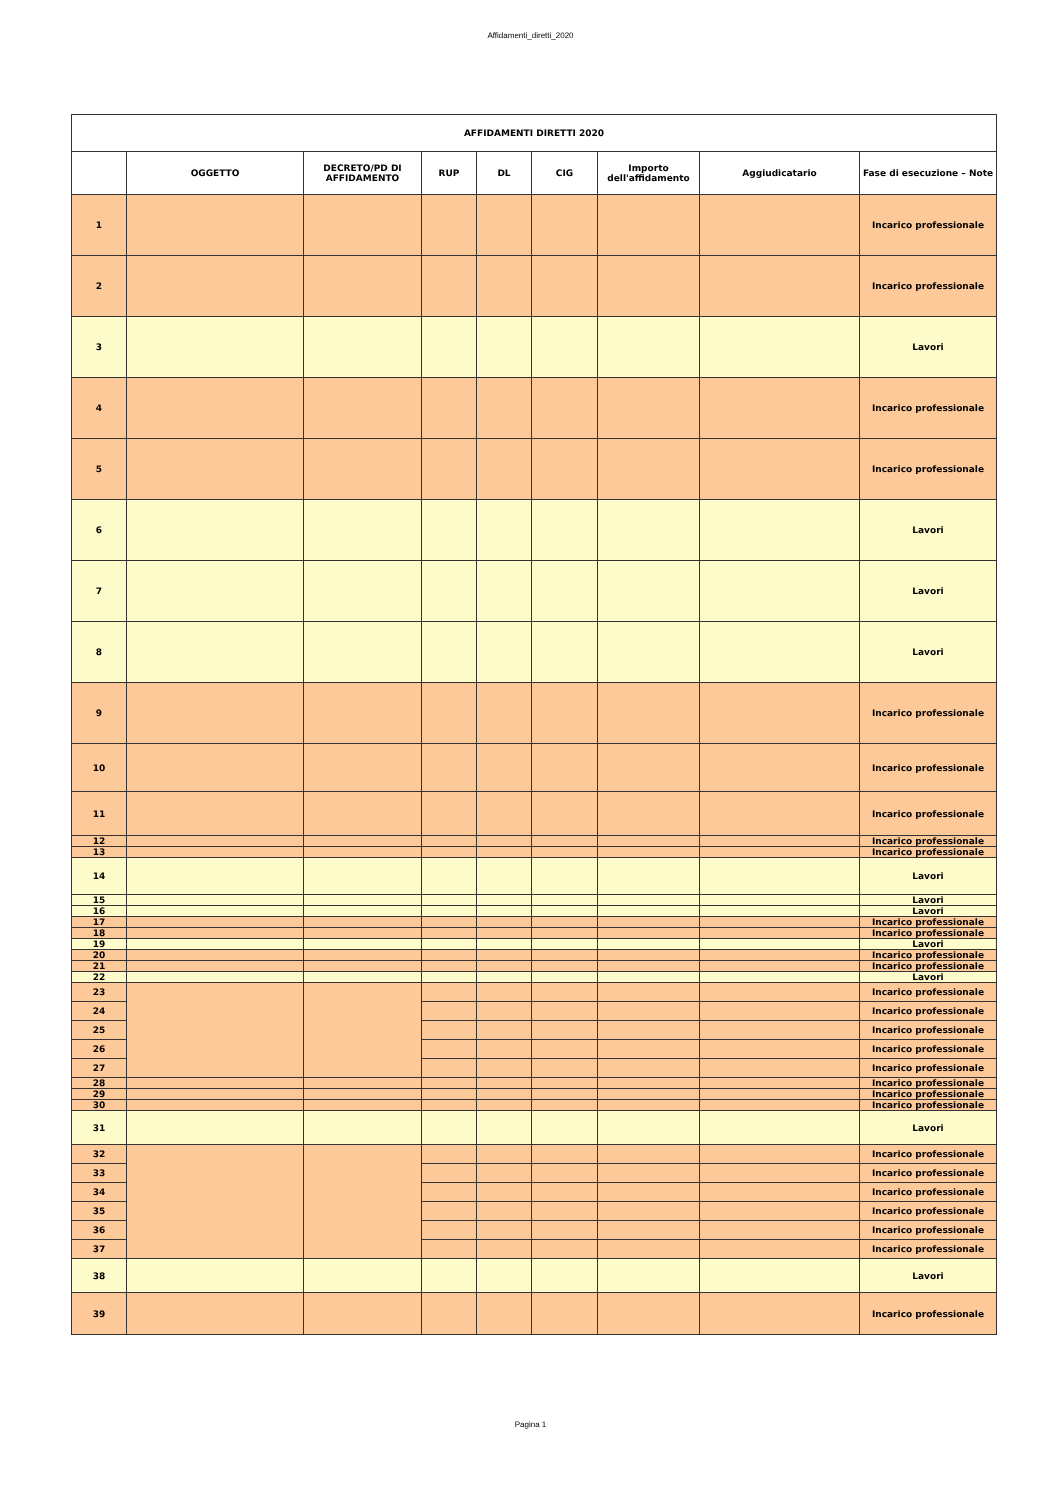Affidamenti_diretti_2020
| AFFIDAMENTI DIRETTI 2020 | | | | | | | | |
| --- | --- | --- | --- | --- | --- | --- | --- | --- |
| | OGGETTO | DECRETO/PD DI AFFIDAMENTO | RUP | DL | CIG | Importo dell'affidamento | Aggiudicatario | Fase di esecuzione – Note |
| 1 | | | | | | | | Incarico professionale |
| 2 | | | | | | | | Incarico professionale |
| 3 | | | | | | | | Lavori |
| 4 | | | | | | | | Incarico professionale |
| 5 | | | | | | | | Incarico professionale |
| 6 | | | | | | | | Lavori |
| 7 | | | | | | | | Lavori |
| 8 | | | | | | | | Lavori |
| 9 | | | | | | | | Incarico professionale |
| 10 | | | | | | | | Incarico professionale |
| 11 | | | | | | | | Incarico professionale |
| 12 | | | | | | | | Incarico professionale |
| 13 | | | | | | | | Incarico professionale |
| 14 | | | | | | | | Lavori |
| 15 | | | | | | | | Lavori |
| 16 | | | | | | | | Lavori |
| 17 | | | | | | | | Incarico professionale |
| 18 | | | | | | | | Incarico professionale |
| 19 | | | | | | | | Lavori |
| 20 | | | | | | | | Incarico professionale |
| 21 | | | | | | | | Incarico professionale |
| 22 | | | | | | | | Lavori |
| 23 | | | | | | | | Incarico professionale |
| 24 | | | | | | | | Incarico professionale |
| 25 | | | | | | | | Incarico professionale |
| 26 | | | | | | | | Incarico professionale |
| 27 | | | | | | | | Incarico professionale |
| 28 | | | | | | | | Incarico professionale |
| 29 | | | | | | | | Incarico professionale |
| 30 | | | | | | | | Incarico professionale |
| 31 | | | | | | | | Lavori |
| 32 | | | | | | | | Incarico professionale |
| 33 | | | | | | | | Incarico professionale |
| 34 | | | | | | | | Incarico professionale |
| 35 | | | | | | | | Incarico professionale |
| 36 | | | | | | | | Incarico professionale |
| 37 | | | | | | | | Incarico professionale |
| 38 | | | | | | | | Lavori |
| 39 | | | | | | | | Incarico professionale |
Pagina 1